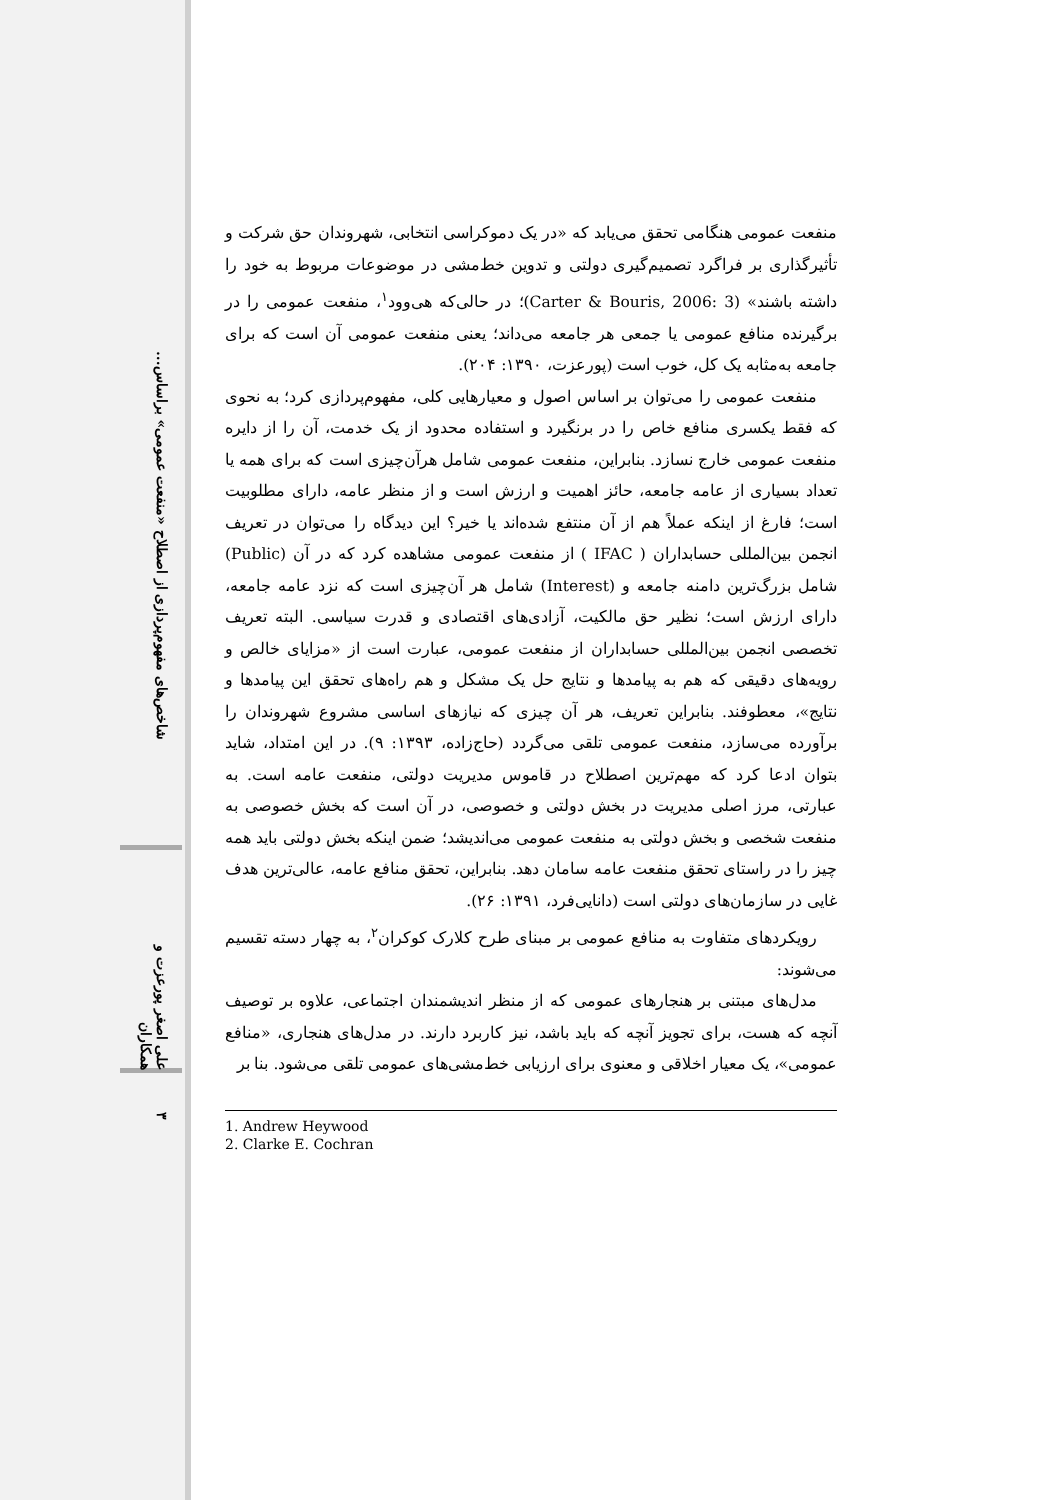شاخص‌های مفهوم‌پردازی از اصطلاح «منفعت عمومی» براساس...
علی اصغر پورعزت و همکاران
۳
منفعت عمومی هنگامی تحقق می‌یابد که «در یک دموکراسی انتخابی، شهروندان حق شرکت و تأثیرگذاری بر فراگرد تصمیم‌گیری دولتی و تدوین خط‌مشی در موضوعات مربوط به خود را داشته باشند» (Carter & Bouris, 2006: 3)؛ در حالی‌که هی‌وود<sup>۱</sup>، منفعت عمومی را در برگیرنده منافع عمومی یا جمعی هر جامعه می‌داند؛ یعنی منفعت عمومی آن است که برای جامعه به‌مثابه یک کل، خوب است (پورعزت، ۱۳۹۰: ۲۰۴).
منفعت عمومی را می‌توان بر اساس اصول و معیارهایی کلی، مفهوم‌پردازی کرد؛ به نحوی که فقط یکسری منافع خاص را در برنگیرد و استفاده محدود از یک خدمت، آن را از دایره منفعت عمومی خارج نسازد. بنابراین، منفعت عمومی شامل هرآن‌چیزی است که برای همه یا تعداد بسیاری از عامه جامعه، حائز اهمیت و ارزش است و از منظر عامه، دارای مطلوبیت است؛ فارغ از اینکه عملاً هم از آن منتفع شده‌اند یا خیر؟ این دیدگاه را می‌توان در تعریف انجمن بین‌المللی حسابداران ( IFAC ) از منفعت عمومی مشاهده کرد که در آن (Public) شامل بزرگ‌ترین دامنه جامعه و (Interest) شامل هر آن‌چیزی است که نزد عامه جامعه، دارای ارزش است؛ نظیر حق مالکیت، آزادی‌های اقتصادی و قدرت سیاسی. البته تعریف تخصصی انجمن بین‌المللی حسابداران از منفعت عمومی، عبارت است از «مزایای خالص و رویه‌های دقیقی که هم به پیامدها و نتایج حل یک مشکل و هم راه‌های تحقق این پیامدها و نتایج»، معطوفند. بنابراین تعریف، هر آن چیزی که نیازهای اساسی مشروع شهروندان را برآورده می‌سازد، منفعت عمومی تلقی می‌گردد (حاج‌زاده، ۱۳۹۳: ۹). در این امتداد، شاید بتوان ادعا کرد که مهم‌ترین اصطلاح در قاموس مدیریت دولتی، منفعت عامه است. به عبارتی، مرز اصلی مدیریت در بخش دولتی و خصوصی، در آن است که بخش خصوصی به منفعت شخصی و بخش دولتی به منفعت عمومی می‌اندیشد؛ ضمن اینکه بخش دولتی باید همه چیز را در راستای تحقق منفعت عامه سامان دهد. بنابراین، تحقق منافع عامه، عالی‌ترین هدف غایی در سازمان‌های دولتی است (دانایی‌فرد، ۱۳۹۱: ۲۶).
رویکردهای متفاوت به منافع عمومی بر مبنای طرح کلارک کوکران<sup>۲</sup>، به چهار دسته تقسیم می‌شوند:
مدل‌های مبتنی بر هنجارهای عمومی که از منظر اندیشمندان اجتماعی، علاوه بر توصیف آنچه که هست، برای تجویز آنچه که باید باشد، نیز کاربرد دارند. در مدل‌های هنجاری، «منافع عمومی»، یک معیار اخلاقی و معنوی برای ارزیابی خط‌مشی‌های عمومی تلقی می‌شود. بنا بر
1. Andrew Heywood
2. Clarke E. Cochran